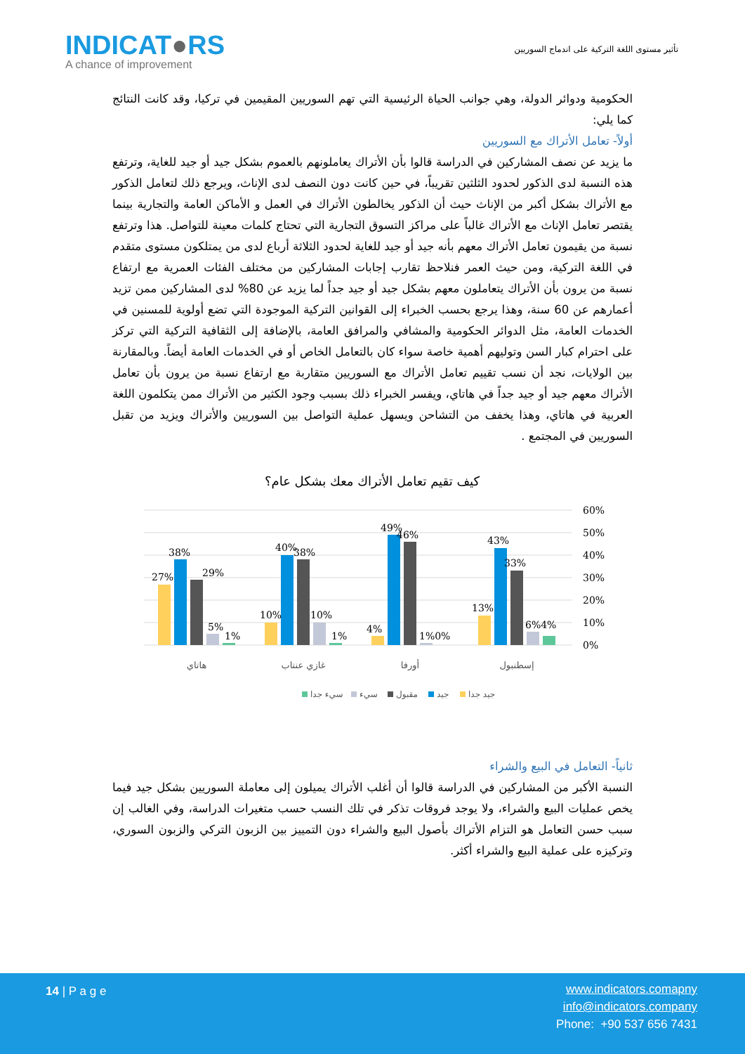INDICAT●RS
A chance of improvement
تأثير مستوى اللغة التركية على اندماج السوريين
الحكومية ودوائر الدولة، وهي جوانب الحياة الرئيسية التي تهم السوريين المقيمين في تركيا، وقد كانت النتائج كما يلي:
أولاً- تعامل الأتراك مع السوريين
ما يزيد عن نصف المشاركين في الدراسة قالوا بأن الأتراك يعاملونهم بالعموم بشكل جيد أو جيد للغاية، وترتفع هذه النسبة لدى الذكور لحدود الثلثين تقريباً، في حين كانت دون النصف لدى الإناث، ويرجع ذلك لتعامل الذكور مع الأتراك بشكل أكبر من الإناث حيث أن الذكور يخالطون الأتراك في العمل و الأماكن العامة والتجارية بينما يقتصر تعامل الإناث مع الأتراك غالباً على مراكز التسوق التجارية التي تحتاج كلمات معينة للتواصل. هذا وترتفع نسبة من يقيمون تعامل الأتراك معهم بأنه جيد أو جيد للغاية لحدود الثلاثة أرباع لدى من يمتلكون مستوى متقدم في اللغة التركية، ومن حيث العمر فنلاحظ تقارب إجابات المشاركين من مختلف الفئات العمرية مع ارتفاع نسبة من يرون بأن الأتراك يتعاملون معهم بشكل جيد أو جيد جداً لما يزيد عن 80% لدى المشاركين ممن تزيد أعمارهم عن 60 سنة، وهذا يرجع بحسب الخبراء إلى القوانين التركية الموجودة التي تضع أولوية للمسنين في الخدمات العامة، مثل الدوائر الحكومية والمشافي والمرافق العامة، بالإضافة إلى الثقافية التركية التي تركز على احترام كبار السن وتوليهم أهمية خاصة سواء كان بالتعامل الخاص أو في الخدمات العامة أيضاً. وبالمقارنة بين الولايات، نجد أن نسب تقييم تعامل الأتراك مع السوريين متقاربة مع ارتفاع نسبة من يرون بأن تعامل الأتراك معهم جيد أو جيد جداً في هاتاي، ويفسر الخبراء ذلك بسبب وجود الكثير من الأتراك ممن يتكلمون اللغة العربية في هاتاي، وهذا يخفف من التشاحن ويسهل عملية التواصل بين السوريين والأتراك ويزيد من تقبل السوريين في المجتمع .
كيف تقيم تعامل الأتراك معك بشكل عام؟
60%
50%
40%
30%
20%
10%
0%
27%
38%
29%
5%
1%
10%
40%
38%
10%
1%
4%
49%
46%
1%0%
13%
43%
33%
6%4%
هاتاي
غازي عنتاب
أورفا
إسطنبول
سيء جدا
سيء
مقبول
جيد
جيد جدا
ثانياً- التعامل في البيع والشراء
النسبة الأكبر من المشاركين في الدراسة قالوا أن أغلب الأتراك يميلون إلى معاملة السوريين بشكل جيد فيما يخص عمليات البيع والشراء، ولا يوجد فروقات تذكر في تلك النسب حسب متغيرات الدراسة، وفي الغالب إن سبب حسن التعامل هو التزام الأتراك بأصول البيع والشراء دون التمييز بين الزبون التركي والزبون السوري، وتركيزه على عملية البيع والشراء أكثر.
14 | P a g e
www.indicators.comapny
info@indicators.company
Phone: +90 537 656 7431